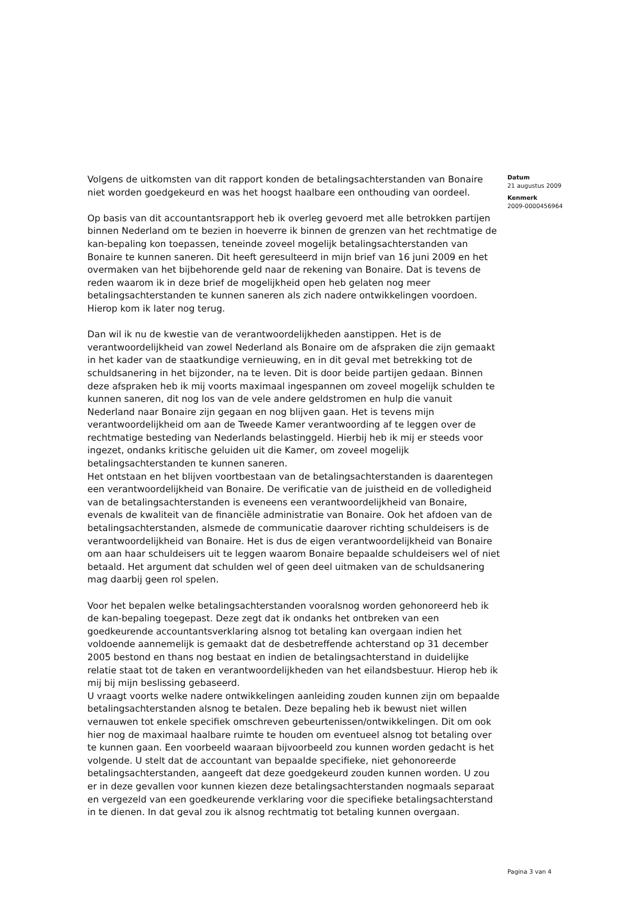Volgens de uitkomsten van dit rapport konden de betalingsachterstanden van Bonaire niet worden goedgekeurd en was het hoogst haalbare een onthouding van oordeel.
Op basis van dit accountantsrapport heb ik overleg gevoerd met alle betrokken partijen binnen Nederland om te bezien in hoeverre ik binnen de grenzen van het rechtmatige de kan-bepaling kon toepassen, teneinde zoveel mogelijk betalingsachterstanden van Bonaire te kunnen saneren. Dit heeft geresulteerd in mijn brief van 16 juni 2009 en het overmaken van het bijbehorende geld naar de rekening van Bonaire. Dat is tevens de reden waarom ik in deze brief de mogelijkheid open heb gelaten nog meer betalingsachterstanden te kunnen saneren als zich nadere ontwikkelingen voordoen. Hierop kom ik later nog terug.
Dan wil ik nu de kwestie van de verantwoordelijkheden aanstippen. Het is de verantwoordelijkheid van zowel Nederland als Bonaire om de afspraken die zijn gemaakt in het kader van de staatkundige vernieuwing, en in dit geval met betrekking tot de schuldsanering in het bijzonder, na te leven. Dit is door beide partijen gedaan. Binnen deze afspraken heb ik mij voorts maximaal ingespannen om zoveel mogelijk schulden te kunnen saneren, dit nog los van de vele andere geldstromen en hulp die vanuit Nederland naar Bonaire zijn gegaan en nog blijven gaan. Het is tevens mijn verantwoordelijkheid om aan de Tweede Kamer verantwoording af te leggen over de rechtmatige besteding van Nederlands belastinggeld. Hierbij heb ik mij er steeds voor ingezet, ondanks kritische geluiden uit die Kamer, om zoveel mogelijk betalingsachterstanden te kunnen saneren.
Het ontstaan en het blijven voortbestaan van de betalingsachterstanden is daarentegen een verantwoordelijkheid van Bonaire. De verificatie van de juistheid en de volledigheid van de betalingsachterstanden is eveneens een verantwoordelijkheid van Bonaire, evenals de kwaliteit van de financiële administratie van Bonaire. Ook het afdoen van de betalingsachterstanden, alsmede de communicatie daarover richting schuldeisers is de verantwoordelijkheid van Bonaire. Het is dus de eigen verantwoordelijkheid van Bonaire om aan haar schuldeisers uit te leggen waarom Bonaire bepaalde schuldeisers wel of niet betaald. Het argument dat schulden wel of geen deel uitmaken van de schuldsanering mag daarbij geen rol spelen.
Voor het bepalen welke betalingsachterstanden vooralsnog worden gehonoreerd heb ik de kan-bepaling toegepast. Deze zegt dat ik ondanks het ontbreken van een goedkeurende accountantsverklaring alsnog tot betaling kan overgaan indien het voldoende aannemelijk is gemaakt dat de desbetreffende achterstand op 31 december 2005 bestond en thans nog bestaat en indien de betalingsachterstand in duidelijke relatie staat tot de taken en verantwoordelijkheden van het eilandsbestuur. Hierop heb ik mij bij mijn beslissing gebaseerd.
U vraagt voorts welke nadere ontwikkelingen aanleiding zouden kunnen zijn om bepaalde betalingsachterstanden alsnog te betalen. Deze bepaling heb ik bewust niet willen vernauwen tot enkele specifiek omschreven gebeurtenissen/ontwikkelingen. Dit om ook hier nog de maximaal haalbare ruimte te houden om eventueel alsnog tot betaling over te kunnen gaan. Een voorbeeld waaraan bijvoorbeeld zou kunnen worden gedacht is het volgende. U stelt dat de accountant van bepaalde specifieke, niet gehonoreerde betalingsachterstanden, aangeeft dat deze goedgekeurd zouden kunnen worden. U zou er in deze gevallen voor kunnen kiezen deze betalingsachterstanden nogmaals separaat en vergezeld van een goedkeurende verklaring voor die specifieke betalingsachterstand in te dienen. In dat geval zou ik alsnog rechtmatig tot betaling kunnen overgaan.
Datum
21 augustus 2009
Kenmerk
2009-0000456964
Pagina 3 van 4